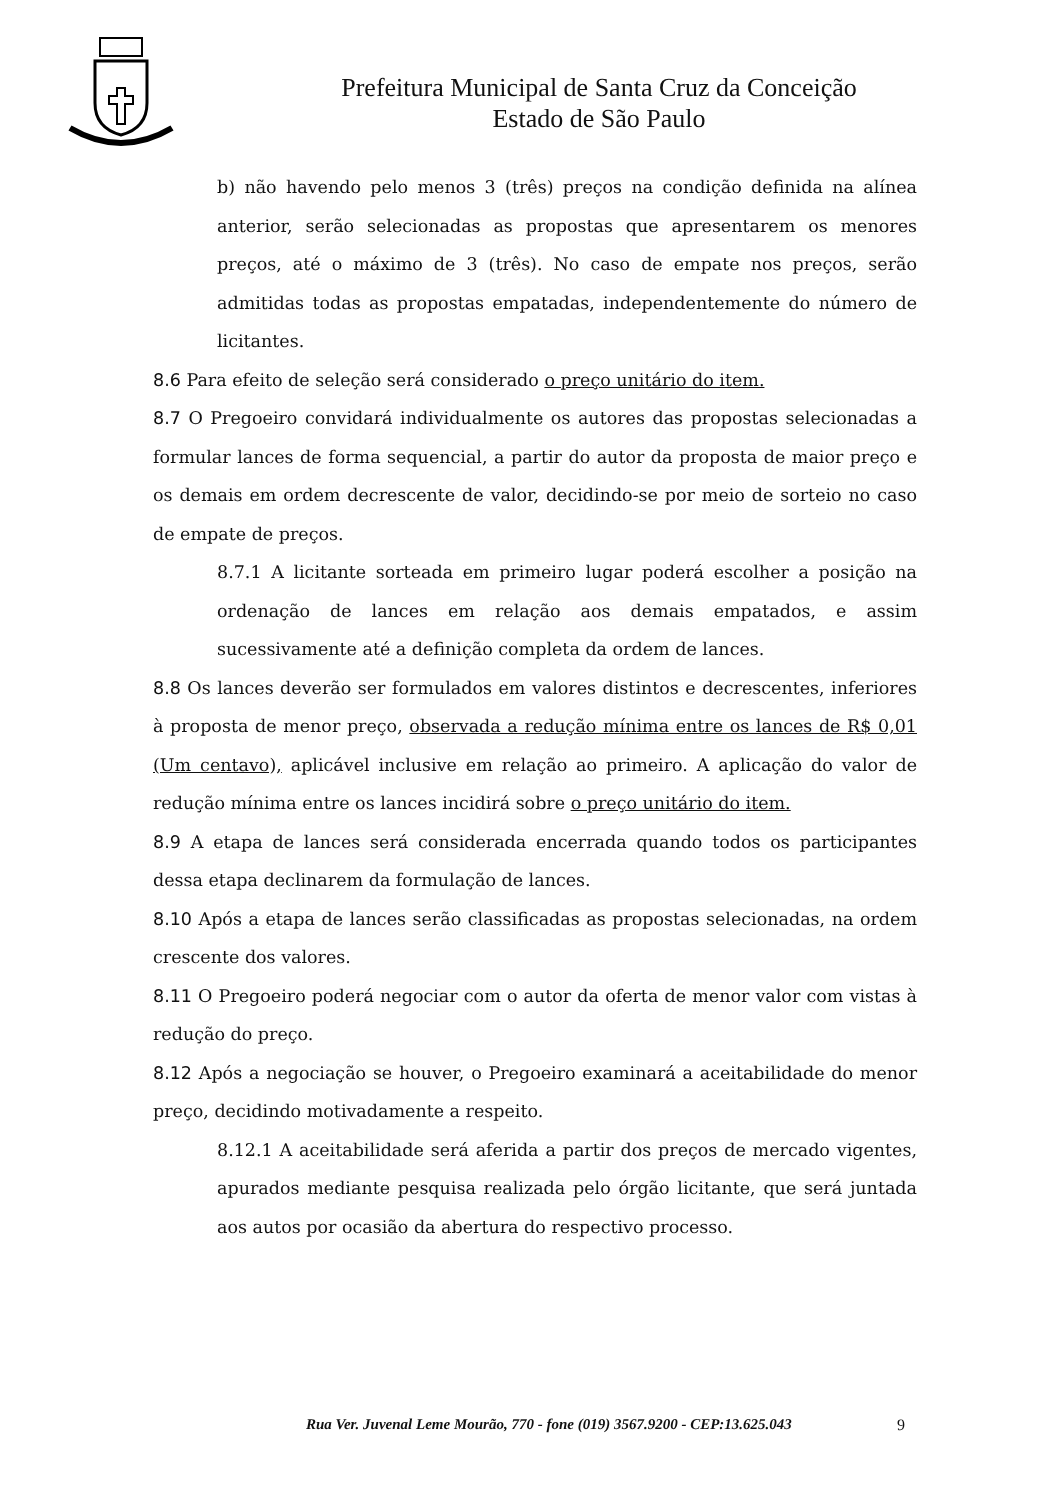Prefeitura Municipal de Santa Cruz da Conceição
Estado de São Paulo
b) não havendo pelo menos 3 (três) preços na condição definida na alínea anterior, serão selecionadas as propostas que apresentarem os menores preços, até o máximo de 3 (três). No caso de empate nos preços, serão admitidas todas as propostas empatadas, independentemente do número de licitantes.
8.6 Para efeito de seleção será considerado o preço unitário do item.
8.7 O Pregoeiro convidará individualmente os autores das propostas selecionadas a formular lances de forma sequencial, a partir do autor da proposta de maior preço e os demais em ordem decrescente de valor, decidindo-se por meio de sorteio no caso de empate de preços.
8.7.1 A licitante sorteada em primeiro lugar poderá escolher a posição na ordenação de lances em relação aos demais empatados, e assim sucessivamente até a definição completa da ordem de lances.
8.8 Os lances deverão ser formulados em valores distintos e decrescentes, inferiores à proposta de menor preço, observada a redução mínima entre os lances de R$ 0,01 (Um centavo), aplicável inclusive em relação ao primeiro. A aplicação do valor de redução mínima entre os lances incidirá sobre o preço unitário do item.
8.9 A etapa de lances será considerada encerrada quando todos os participantes dessa etapa declinarem da formulação de lances.
8.10 Após a etapa de lances serão classificadas as propostas selecionadas, na ordem crescente dos valores.
8.11 O Pregoeiro poderá negociar com o autor da oferta de menor valor com vistas à redução do preço.
8.12 Após a negociação se houver, o Pregoeiro examinará a aceitabilidade do menor preço, decidindo motivadamente a respeito.
8.12.1 A aceitabilidade será aferida a partir dos preços de mercado vigentes, apurados mediante pesquisa realizada pelo órgão licitante, que será juntada aos autos por ocasião da abertura do respectivo processo.
Rua Ver. Juvenal Leme Mourão, 770 - fone (019) 3567.9200 - CEP:13.625.043
9